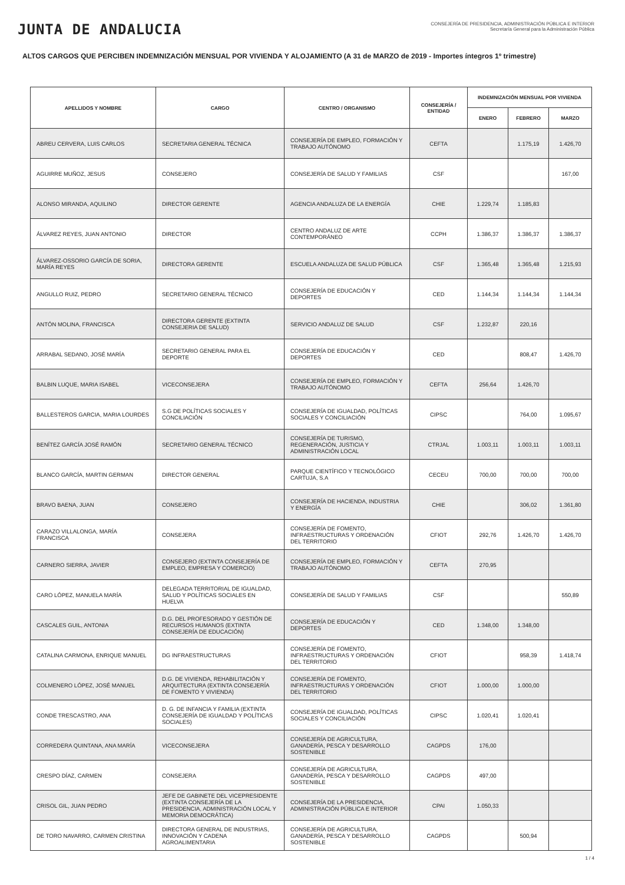JUNTA DE ANDALUCIA
CONSEJERÍA DE PRESIDENCIA, ADMINISTRACIÓN PÚBLICA E INTERIOR
Secretaría General para la Administración Pública
ALTOS CARGOS QUE PERCIBEN INDEMNIZACIÓN MENSUAL POR VIVIENDA Y ALOJAMIENTO (A 31 de MARZO de 2019 - Importes íntegros 1º trimestre)
| APELLIDOS Y NOMBRE | CARGO | CENTRO / ORGANISMO | CONSEJERÍA / ENTIDAD | INDEMNIZACIÓN MENSUAL POR VIVIENDA | | |
| --- | --- | --- | --- | --- | --- | --- |
| | | | | ENERO | FEBRERO | MARZO |
| ABREU CERVERA, LUIS CARLOS | SECRETARIA GENERAL TÉCNICA | CONSEJERÍA DE EMPLEO, FORMACIÓN Y TRABAJO AUTÓNOMO | CEFTA | | 1.175,19 | 1.426,70 |
| AGUIRRE MUÑOZ, JESUS | CONSEJERO | CONSEJERÍA DE SALUD Y FAMILIAS | CSF | | | 167,00 |
| ALONSO MIRANDA, AQUILINO | DIRECTOR GERENTE | AGENCIA ANDALUZA DE LA ENERGÍA | CHIE | 1.229,74 | 1.185,83 | |
| ÁLVAREZ REYES, JUAN ANTONIO | DIRECTOR | CENTRO ANDALUZ DE ARTE CONTEMPORÁNEO | CCPH | 1.386,37 | 1.386,37 | 1.386,37 |
| ÁLVAREZ-OSSORIO GARCÍA DE SORIA, MARÍA REYES | DIRECTORA GERENTE | ESCUELA ANDALUZA DE SALUD PÚBLICA | CSF | 1.365,48 | 1.365,48 | 1.215,93 |
| ANGULLO RUIZ, PEDRO | SECRETARIO GENERAL TÉCNICO | CONSEJERÍA DE EDUCACIÓN Y DEPORTES | CED | 1.144,34 | 1.144,34 | 1.144,34 |
| ANTÓN MOLINA, FRANCISCA | DIRECTORA GERENTE (EXTINTA CONSEJERIA DE SALUD) | SERVICIO ANDALUZ DE SALUD | CSF | 1.232,87 | 220,16 | |
| ARRABAL SEDANO, JOSÉ MARÍA | SECRETARIO GENERAL PARA EL DEPORTE | CONSEJERÍA DE EDUCACIÓN Y DEPORTES | CED | | 808,47 | 1.426,70 |
| BALBIN LUQUE, MARIA ISABEL | VICECONSEJERA | CONSEJERÍA DE EMPLEO, FORMACIÓN Y TRABAJO AUTÓNOMO | CEFTA | 256,64 | 1.426,70 | |
| BALLESTEROS GARCIA, MARIA LOURDES | S.G DE POLÍTICAS SOCIALES Y CONCILIACIÓN | CONSEJERÍA DE IGUALDAD, POLÍTICAS SOCIALES Y CONCILIACIÓN | CIPSC | | 764,00 | 1.095,67 |
| BENÍTEZ GARCÍA JOSÉ RAMÓN | SECRETARIO GENERAL TÉCNICO | CONSEJERÍA DE TURISMO, REGENERACIÓN, JUSTICIA Y ADMINISTRACIÓN LOCAL | CTRJAL | 1.003,11 | 1.003,11 | 1.003,11 |
| BLANCO GARCÍA, MARTIN GERMAN | DIRECTOR GENERAL | PARQUE CIENTÍFICO Y TECNOLÓGICO CARTUJA, S.A | CECEU | 700,00 | 700,00 | 700,00 |
| BRAVO BAENA, JUAN | CONSEJERO | CONSEJERÍA DE HACIENDA, INDUSTRIA Y ENERGÍA | CHIE | | 306,02 | 1.361,80 |
| CARAZO VILLALONGA, MARÍA FRANCISCA | CONSEJERA | CONSEJERÍA DE FOMENTO, INFRAESTRUCTURAS Y ORDENACIÓN DEL TERRITORIO | CFIOT | 292,76 | 1.426,70 | 1.426,70 |
| CARNERO SIERRA, JAVIER | CONSEJERO (EXTINTA CONSEJERÍA DE EMPLEO, EMPRESA Y COMERCIO) | CONSEJERÍA DE EMPLEO, FORMACIÓN Y TRABAJO AUTÓNOMO | CEFTA | 270,95 | | |
| CARO LÓPEZ, MANUELA MARÍA | DELEGADA TERRITORIAL DE IGUALDAD, SALUD Y POLÍTICAS SOCIALES EN HUELVA | CONSEJERÍA DE SALUD Y FAMILIAS | CSF | | | 550,89 |
| CASCALES GUIL, ANTONIA | D.G. DEL PROFESORADO Y GESTIÓN DE RECURSOS HUMANOS (EXTINTA CONSEJERÍA DE EDUCACIÓN) | CONSEJERÍA DE EDUCACIÓN Y DEPORTES | CED | 1.348,00 | 1.348,00 | |
| CATALINA CARMONA, ENRIQUE MANUEL | DG INFRAESTRUCTURAS | CONSEJERÍA DE FOMENTO, INFRAESTRUCTURAS Y ORDENACIÓN DEL TERRITORIO | CFIOT | | 958,39 | 1.418,74 |
| COLMENERO LÓPEZ, JOSÉ MANUEL | D.G. DE VIVIENDA, REHABILITACIÓN Y ARQUITECTURA (EXTINTA CONSEJERÍA DE FOMENTO Y VIVIENDA) | CONSEJERÍA DE FOMENTO, INFRAESTRUCTURAS Y ORDENACIÓN DEL TERRITORIO | CFIOT | 1.000,00 | 1.000,00 | |
| CONDE TRESCASTRO, ANA | D. G. DE INFANCIA Y FAMILIA (EXTINTA CONSEJERÍA DE IGUALDAD Y POLÍTICAS SOCIALES) | CONSEJERÍA DE IGUALDAD, POLÍTICAS SOCIALES Y CONCILIACIÓN | CIPSC | 1.020,41 | 1.020,41 | |
| CORREDERA QUINTANA, ANA MARÍA | VICECONSEJERA | CONSEJERÍA DE AGRICULTURA, GANADERÍA, PESCA Y DESARROLLO SOSTENIBLE | CAGPDS | 176,00 | | |
| CRESPO DÍAZ, CARMEN | CONSEJERA | CONSEJERÍA DE AGRICULTURA, GANADERÍA, PESCA Y DESARROLLO SOSTENIBLE | CAGPDS | 497,00 | | |
| CRISOL GIL, JUAN PEDRO | JEFE DE GABINETE DEL VICEPRESIDENTE (EXTINTA CONSEJERÍA DE LA PRESIDENCIA, ADMINISTRACIÓN LOCAL Y MEMORIA DEMOCRÁTICA) | CONSEJERÍA DE LA PRESIDENCIA, ADMINISTRACIÓN PÚBLICA E INTERIOR | CPAI | 1.050,33 | | |
| DE TORO NAVARRO, CARMEN CRISTINA | DIRECTORA GENERAL DE INDUSTRIAS, INNOVACIÓN Y CADENA AGROALIMENTARIA | CONSEJERÍA DE AGRICULTURA, GANADERÍA, PESCA Y DESARROLLO SOSTENIBLE | CAGPDS | | 500,94 | |
1 / 4